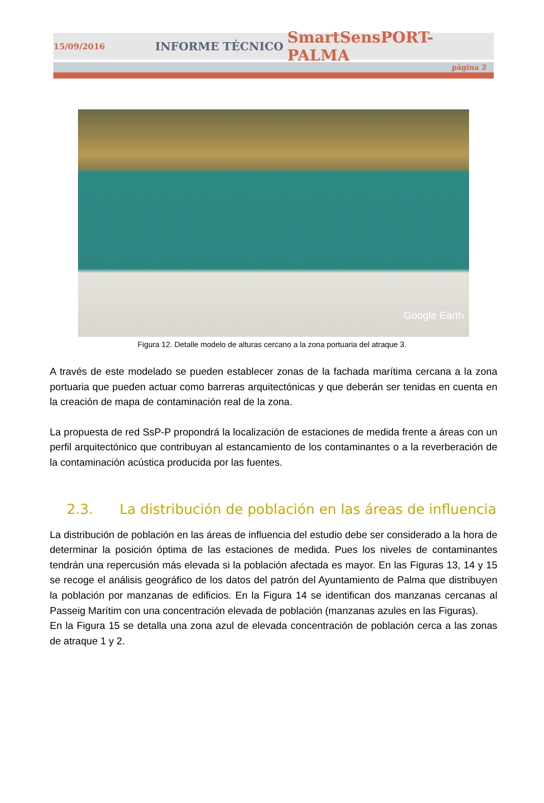15/09/2016 INFORME TÉCNICO SmartSensPORT-PALMA
página 2
Google Earth
Figura 12. Detalle modelo de alturas cercano a la zona portuaria del atraque 3.
A través de este modelado se pueden establecer zonas de la fachada marítima cercana a la zona portuaria que pueden actuar como barreras arquitectónicas y que deberán ser tenidas en cuenta en la creación de mapa de contaminación real de la zona.
La propuesta de red SsP-P propondrá la localización de estaciones de medida frente a áreas con un perfil arquitectónico que contribuyan al estancamiento de los contaminantes o a la reverberación de la contaminación acústica producida por las fuentes.
2.3. La distribución de población en las áreas de influencia
La distribución de población en las áreas de influencia del estudio debe ser considerado a la hora de determinar la posición óptima de las estaciones de medida. Pues los niveles de contaminantes tendrán una repercusión más elevada si la población afectada es mayor. En las Figuras 13, 14 y 15 se recoge el análisis geográfico de los datos del patrón del Ayuntamiento de Palma que distribuyen la población por manzanas de edificios. En la Figura 14 se identifican dos manzanas cercanas al Passeig Marítim con una concentración elevada de población (manzanas azules en las Figuras).
En la Figura 15 se detalla una zona azul de elevada concentración de población cerca a las zonas de atraque 1 y 2.